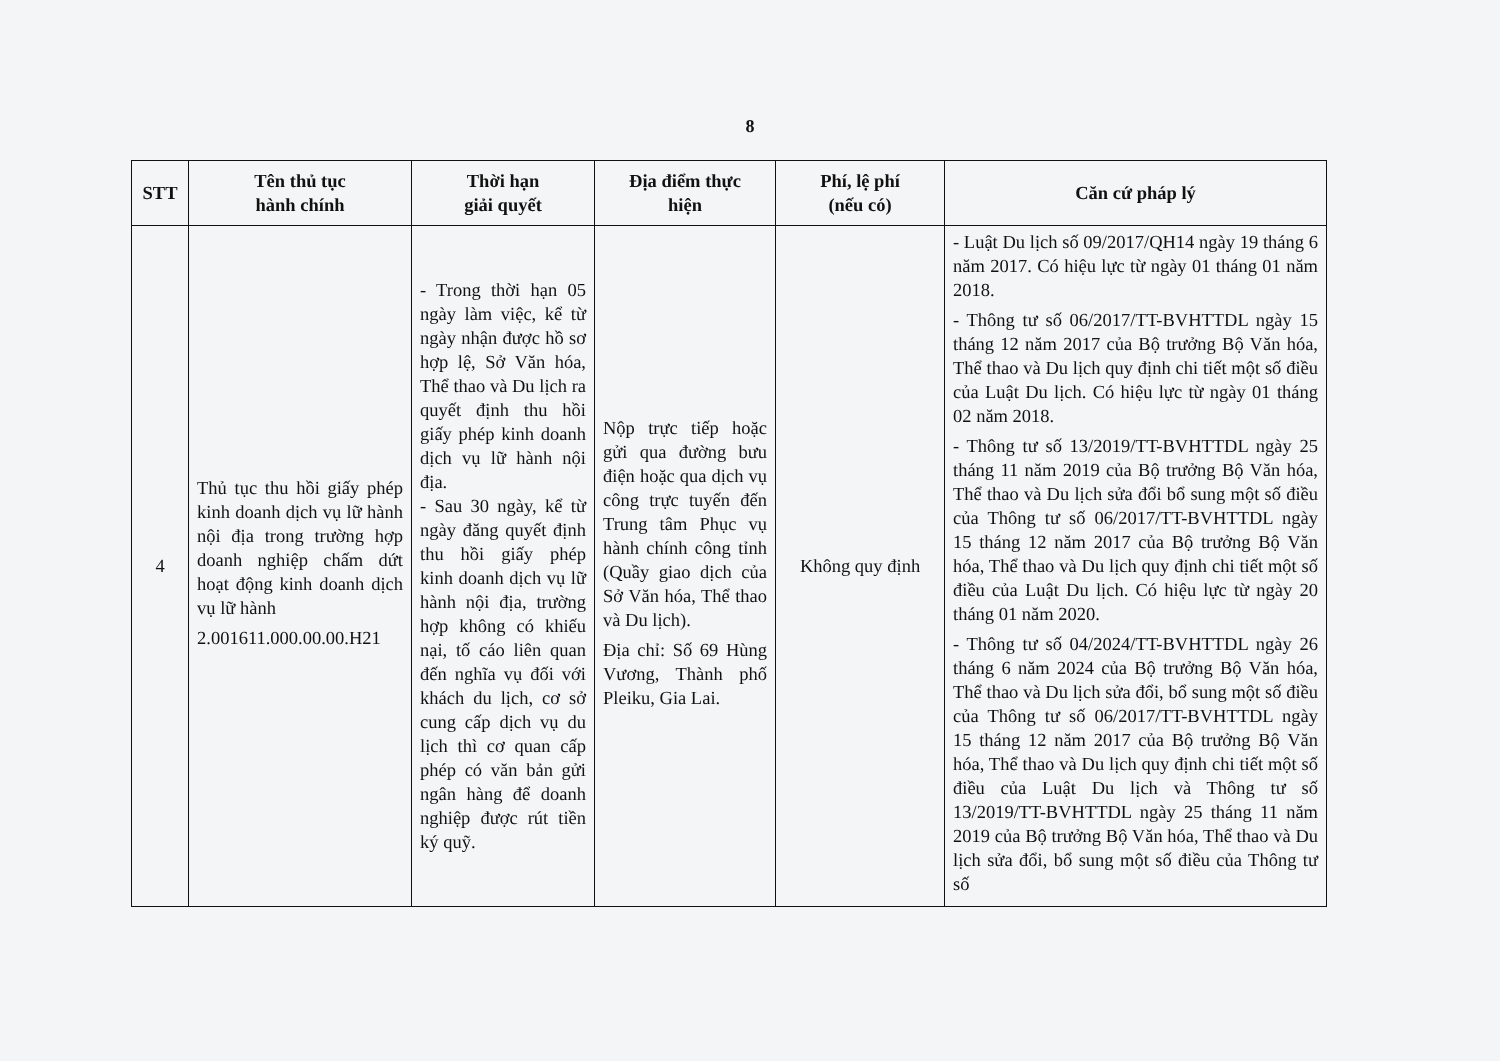8
| STT | Tên thủ tục hành chính | Thời hạn giải quyết | Địa điểm thực hiện | Phí, lệ phí (nếu có) | Căn cứ pháp lý |
| --- | --- | --- | --- | --- | --- |
| 4 | Thủ tục thu hồi giấy phép kinh doanh dịch vụ lữ hành nội địa trong trường hợp doanh nghiệp chấm dứt hoạt động kinh doanh dịch vụ lữ hành 2.001611.000.00.00.H21 | - Trong thời hạn 05 ngày làm việc, kể từ ngày nhận được hồ sơ hợp lệ, Sở Văn hóa, Thể thao và Du lịch ra quyết định thu hồi giấy phép kinh doanh dịch vụ lữ hành nội địa. - Sau 30 ngày, kể từ ngày đăng quyết định thu hồi giấy phép kinh doanh dịch vụ lữ hành nội địa, trường hợp không có khiếu nại, tố cáo liên quan đến nghĩa vụ đối với khách du lịch, cơ sở cung cấp dịch vụ du lịch thì cơ quan cấp phép có văn bản gửi ngân hàng để doanh nghiệp được rút tiền ký quỹ. | Nộp trực tiếp hoặc gửi qua đường bưu điện hoặc qua dịch vụ công trực tuyến đến Trung tâm Phục vụ hành chính công tỉnh (Quầy giao dịch của Sở Văn hóa, Thể thao và Du lịch). Địa chỉ: Số 69 Hùng Vương, Thành phố Pleiku, Gia Lai. | Không quy định | - Luật Du lịch số 09/2017/QH14 ngày 19 tháng 6 năm 2017. Có hiệu lực từ ngày 01 tháng 01 năm 2018. - Thông tư số 06/2017/TT-BVHTTDL ngày 15 tháng 12 năm 2017 của Bộ trưởng Bộ Văn hóa, Thể thao và Du lịch quy định chi tiết một số điều của Luật Du lịch. Có hiệu lực từ ngày 01 tháng 02 năm 2018. - Thông tư số 13/2019/TT-BVHTTDL ngày 25 tháng 11 năm 2019 của Bộ trưởng Bộ Văn hóa, Thể thao và Du lịch sửa đổi bổ sung một số điều của Thông tư số 06/2017/TT-BVHTTDL ngày 15 tháng 12 năm 2017 của Bộ trưởng Bộ Văn hóa, Thể thao và Du lịch quy định chi tiết một số điều của Luật Du lịch. Có hiệu lực từ ngày 20 tháng 01 năm 2020. - Thông tư số 04/2024/TT-BVHTTDL ngày 26 tháng 6 năm 2024 của Bộ trưởng Bộ Văn hóa, Thể thao và Du lịch sửa đổi, bổ sung một số điều của Thông tư số 06/2017/TT-BVHTTDL ngày 15 tháng 12 năm 2017 của Bộ trưởng Bộ Văn hóa, Thể thao và Du lịch quy định chi tiết một số điều của Luật Du lịch và Thông tư số 13/2019/TT-BVHTTDL ngày 25 tháng 11 năm 2019 của Bộ trưởng Bộ Văn hóa, Thể thao và Du lịch sửa đổi, bổ sung một số điều của Thông tư số |